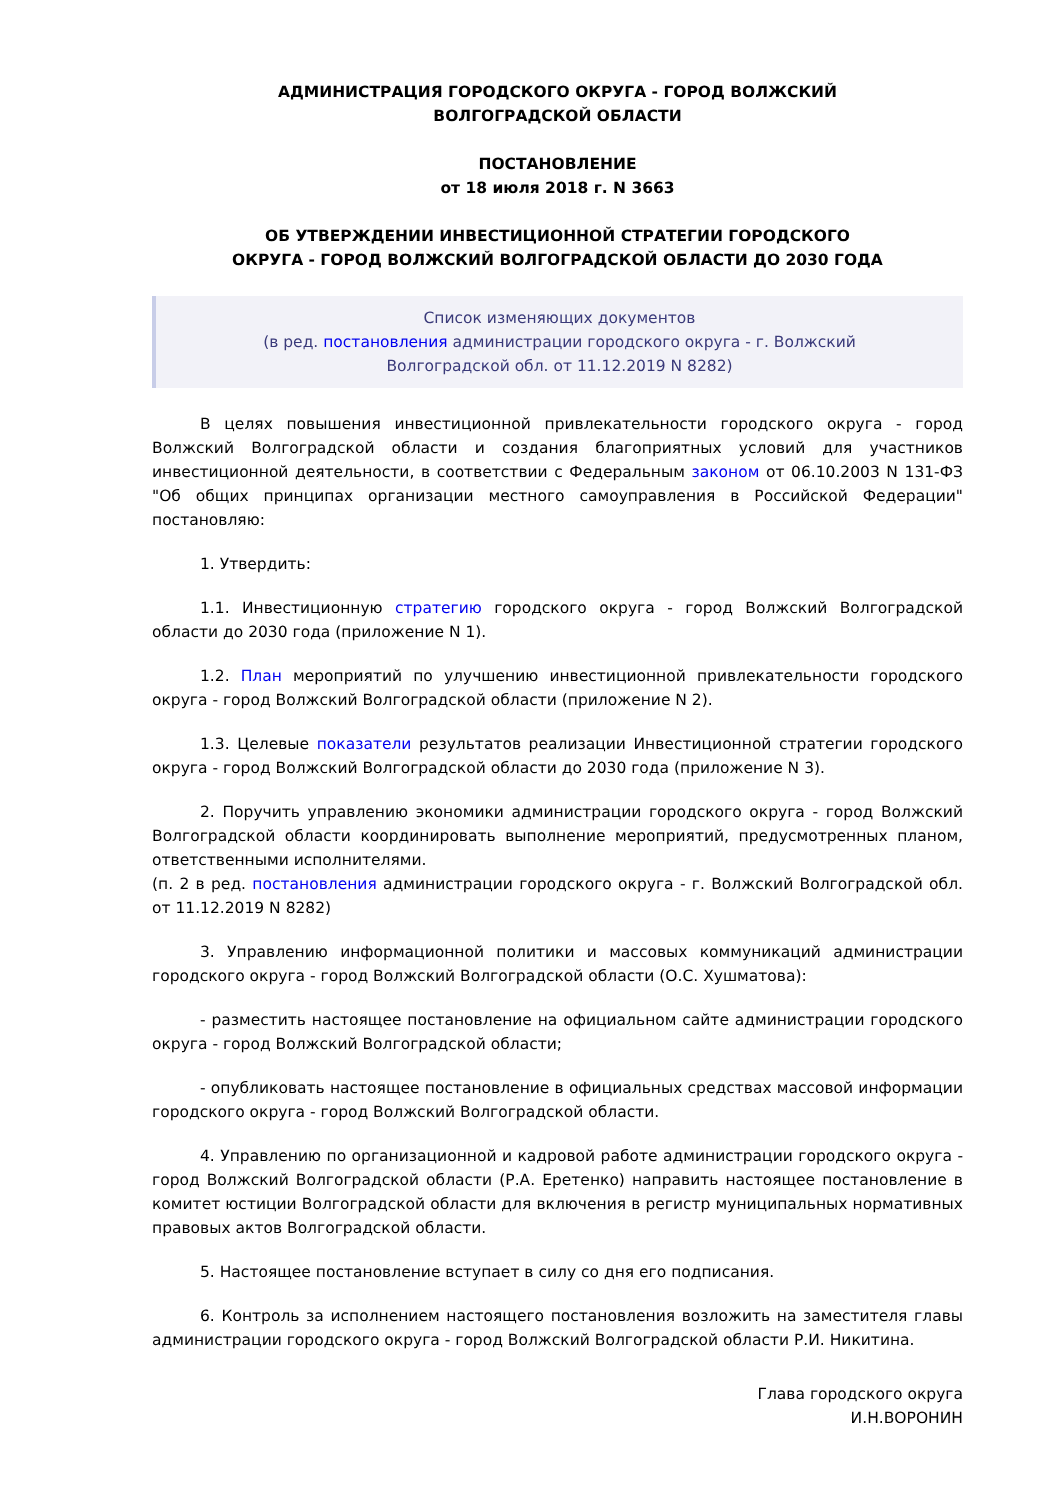АДМИНИСТРАЦИЯ ГОРОДСКОГО ОКРУГА - ГОРОД ВОЛЖСКИЙ
ВОЛГОГРАДСКОЙ ОБЛАСТИ
ПОСТАНОВЛЕНИЕ
от 18 июля 2018 г. N 3663
ОБ УТВЕРЖДЕНИИ ИНВЕСТИЦИОННОЙ СТРАТЕГИИ ГОРОДСКОГО
ОКРУГА - ГОРОД ВОЛЖСКИЙ ВОЛГОГРАДСКОЙ ОБЛАСТИ ДО 2030 ГОДА
Список изменяющих документов
(в ред. постановления администрации городского округа - г. Волжский
Волгоградской обл. от 11.12.2019 N 8282)
В целях повышения инвестиционной привлекательности городского округа - город Волжский Волгоградской области и создания благоприятных условий для участников инвестиционной деятельности, в соответствии с Федеральным законом от 06.10.2003 N 131-ФЗ "Об общих принципах организации местного самоуправления в Российской Федерации" постановляю:
1. Утвердить:
1.1. Инвестиционную стратегию городского округа - город Волжский Волгоградской области до 2030 года (приложение N 1).
1.2. План мероприятий по улучшению инвестиционной привлекательности городского округа - город Волжский Волгоградской области (приложение N 2).
1.3. Целевые показатели результатов реализации Инвестиционной стратегии городского округа - город Волжский Волгоградской области до 2030 года (приложение N 3).
2. Поручить управлению экономики администрации городского округа - город Волжский Волгоградской области координировать выполнение мероприятий, предусмотренных планом, ответственными исполнителями.
(п. 2 в ред. постановления администрации городского округа - г. Волжский Волгоградской обл. от 11.12.2019 N 8282)
3. Управлению информационной политики и массовых коммуникаций администрации городского округа - город Волжский Волгоградской области (О.С. Хушматова):
- разместить настоящее постановление на официальном сайте администрации городского округа - город Волжский Волгоградской области;
- опубликовать настоящее постановление в официальных средствах массовой информации городского округа - город Волжский Волгоградской области.
4. Управлению по организационной и кадровой работе администрации городского округа - город Волжский Волгоградской области (Р.А. Еретенко) направить настоящее постановление в комитет юстиции Волгоградской области для включения в регистр муниципальных нормативных правовых актов Волгоградской области.
5. Настоящее постановление вступает в силу со дня его подписания.
6. Контроль за исполнением настоящего постановления возложить на заместителя главы администрации городского округа - город Волжский Волгоградской области Р.И. Никитина.
Глава городского округа
И.Н.ВОРОНИН